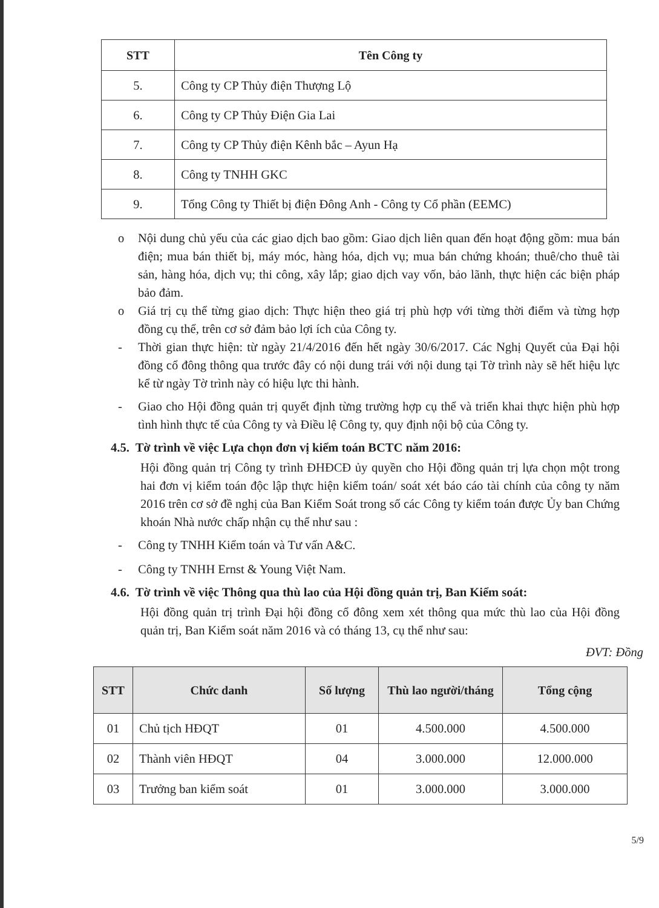| STT | Tên Công ty |
| --- | --- |
| 5. | Công ty CP Thủy điện Thượng Lộ |
| 6. | Công ty CP Thủy Điện Gia Lai |
| 7. | Công ty CP Thủy điện Kênh bắc – Ayun Hạ |
| 8. | Công ty TNHH GKC |
| 9. | Tổng Công ty Thiết bị điện Đông Anh - Công ty Cổ phần (EEMC) |
o Nội dung chủ yếu của các giao dịch bao gồm: Giao dịch liên quan đến hoạt động gồm: mua bán điện; mua bán thiết bị, máy móc, hàng hóa, dịch vụ; mua bán chứng khoán; thuê/cho thuê tài sản, hàng hóa, dịch vụ; thi công, xây lắp; giao dịch vay vốn, bảo lãnh, thực hiện các biện pháp bảo đảm.
o Giá trị cụ thể từng giao dịch: Thực hiện theo giá trị phù hợp với từng thời điểm và từng hợp đồng cụ thể, trên cơ sở đảm bảo lợi ích của Công ty.
- Thời gian thực hiện: từ ngày 21/4/2016 đến hết ngày 30/6/2017. Các Nghị Quyết của Đại hội đồng cổ đông thông qua trước đây có nội dung trái với nội dung tại Tờ trình này sẽ hết hiệu lực kể từ ngày Tờ trình này có hiệu lực thi hành.
- Giao cho Hội đồng quản trị quyết định từng trường hợp cụ thể và triển khai thực hiện phù hợp tình hình thực tế của Công ty và Điều lệ Công ty, quy định nội bộ của Công ty.
4.5. Tờ trình về việc Lựa chọn đơn vị kiểm toán BCTC năm 2016:
Hội đồng quản trị Công ty trình ĐHĐCĐ ủy quyền cho Hội đồng quản trị lựa chọn một trong hai đơn vị kiểm toán độc lập thực hiện kiểm toán/ soát xét báo cáo tài chính của công ty năm 2016 trên cơ sở đề nghị của Ban Kiểm Soát trong số các Công ty kiểm toán được Ủy ban Chứng khoán Nhà nước chấp nhận cụ thể như sau :
- Công ty TNHH Kiểm toán và Tư vấn A&C.
- Công ty TNHH Ernst & Young Việt Nam.
4.6. Tờ trình về việc Thông qua thù lao của Hội đồng quản trị, Ban Kiểm soát:
Hội đồng quản trị trình Đại hội đồng cổ đông xem xét thông qua mức thù lao của Hội đồng quản trị, Ban Kiểm soát năm 2016 và có tháng 13, cụ thể như sau:
ĐVT: Đồng
| STT | Chức danh | Số lượng | Thù lao người/tháng | Tổng cộng |
| --- | --- | --- | --- | --- |
| 01 | Chủ tịch HĐQT | 01 | 4.500.000 | 4.500.000 |
| 02 | Thành viên HĐQT | 04 | 3.000.000 | 12.000.000 |
| 03 | Trưởng ban kiểm soát | 01 | 3.000.000 | 3.000.000 |
5/9